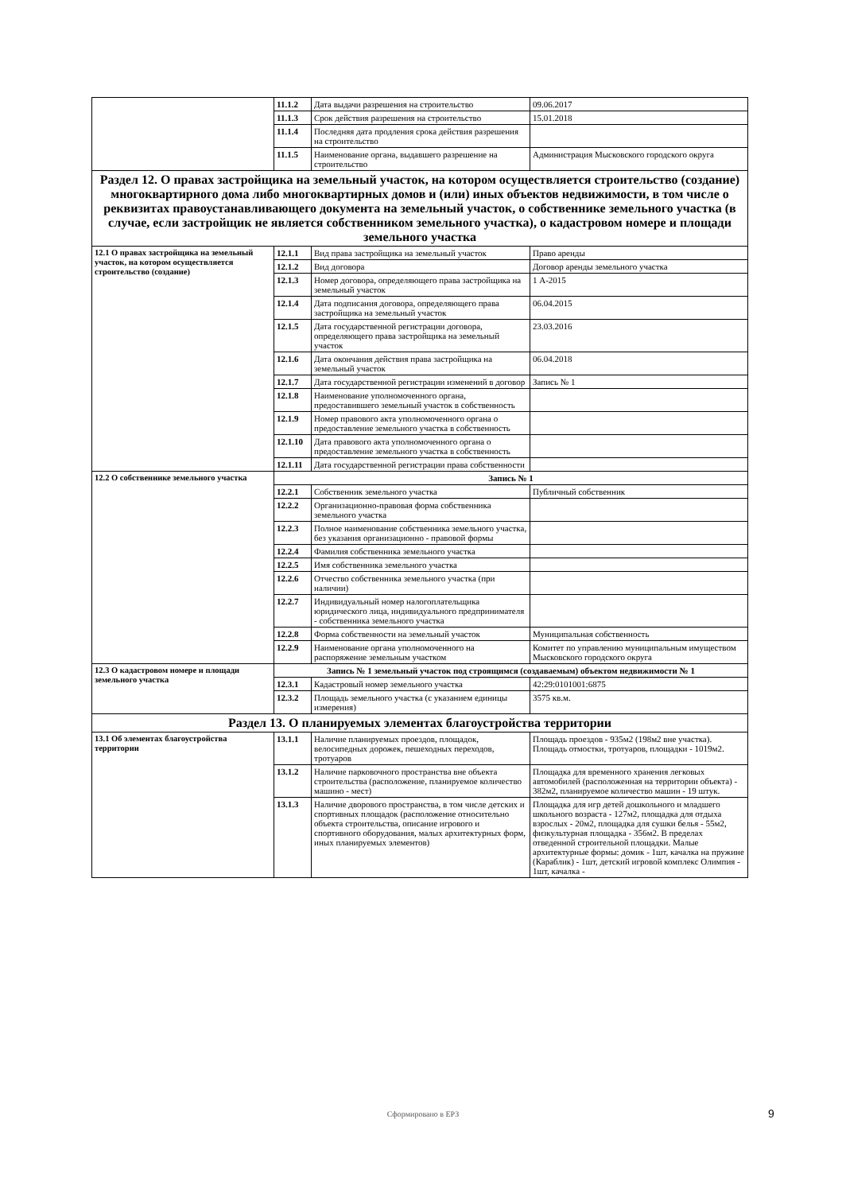| | 11.1.2 | Дата выдачи разрешения на строительство | 09.06.2017 |
| | 11.1.3 | Срок действия разрешения на строительство | 15.01.2018 |
| | 11.1.4 | Последняя дата продления срока действия разрешения на строительство | |
| | 11.1.5 | Наименование органа, выдавшего разрешение на строительство | Администрация Мысковского городского округа |
| Раздел 12. О правах застройщика на земельный участок, на котором осуществляется строительство (создание) многоквартирного дома либо многоквартирных домов и (или) иных объектов недвижимости, в том числе о реквизитах правоустанавливающего документа на земельный участок, о собственнике земельного участка (в случае, если застройщик не является собственником земельного участка), о кадастровом номере и площади земельного участка | | | |
| 12.1 О правах застройщика на земельный участок, на котором осуществляется строительство (создание) | 12.1.1 | Вид права застройщика на земельный участок | Право аренды |
| | 12.1.2 | Вид договора | Договор аренды земельного участка |
| | 12.1.3 | Номер договора, определяющего права застройщика на земельный участок | 1 А-2015 |
| | 12.1.4 | Дата подписания договора, определяющего права застройщика на земельный участок | 06.04.2015 |
| | 12.1.5 | Дата государственной регистрации договора, определяющего права застройщика на земельный участок | 23.03.2016 |
| | 12.1.6 | Дата окончания действия права застройщика на земельный участок | 06.04.2018 |
| | 12.1.7 | Дата государственной регистрации изменений в договор | Запись № 1 |
| | 12.1.8 | Наименование уполномоченного органа, предоставившего земельный участок в собственность | |
| | 12.1.9 | Номер правового акта уполномоченного органа о предоставление земельного участка в собственность | |
| | 12.1.10 | Дата правового акта уполномоченного органа о предоставление земельного участка в собственность | |
| | 12.1.11 | Дата государственной регистрации права собственности | |
| 12.2 О собственнике земельного участка | Запись № 1 | | |
| | 12.2.1 | Собственник земельного участка | Публичный собственник |
| | 12.2.2 | Организационно-правовая форма собственника земельного участка | |
| | 12.2.3 | Полное наименование собственника земельного участка, без указания организационно - правовой формы | |
| | 12.2.4 | Фамилия собственника земельного участка | |
| | 12.2.5 | Имя собственника земельного участка | |
| | 12.2.6 | Отчество собственника земельного участка (при наличии) | |
| | 12.2.7 | Индивидуальный номер налогоплательщика юридического лица, индивидуального предпринимателя - собственника земельного участка | |
| | 12.2.8 | Форма собственности на земельный участок | Муниципальная собственность |
| | 12.2.9 | Наименование органа уполномоченного на распоряжение земельным участком | Комитет по управлению муниципальным имуществом Мысковского городского округа |
| 12.3 О кадастровом номере и площади земельного участка | Запись № 1 земельный участок под строящимся (создаваемым) объектом недвижимости № 1 | | |
| | 12.3.1 | Кадастровый номер земельного участка | 42:29:0101001:6875 |
| | 12.3.2 | Площадь земельного участка (с указанием единицы измерения) | 3575 кв.м. |
| Раздел 13. О планируемых элементах благоустройства территории | | | |
| 13.1 Об элементах благоустройства территории | 13.1.1 | Наличие планируемых проездов, площадок, велосипедных дорожек, пешеходных переходов, тротуаров | Площадь проездов - 935м2 (198м2 вне участка). Площадь отмостки, тротуаров, площадки - 1019м2. |
| | 13.1.2 | Наличие парковочного пространства вне объекта строительства (расположение, планируемое количество машино - мест) | Площадка для временного хранения легковых автомобилей (расположенная на территории объекта) - 382м2, планируемое количество машин - 19 штук. |
| | 13.1.3 | Наличие дворового пространства, в том числе детских и спортивных площадок (расположение относительно объекта строительства, описание игрового и спортивного оборудования, малых архитектурных форм, иных планируемых элементов) | Площадка для игр детей дошкольного и младшего школьного возраста - 127м2, площадка для отдыха взрослых - 20м2, площадка для сушки белья - 55м2, физкультурная площадка - 356м2. В пределах отведенной строительной площадки. Малые архитектурные формы: домик - 1шт, качалка на пружине (Караблик) - 1шт, детский игровой комплекс Олимпия - 1шт, качалка - |
Сформировано в ЕРЗ 9